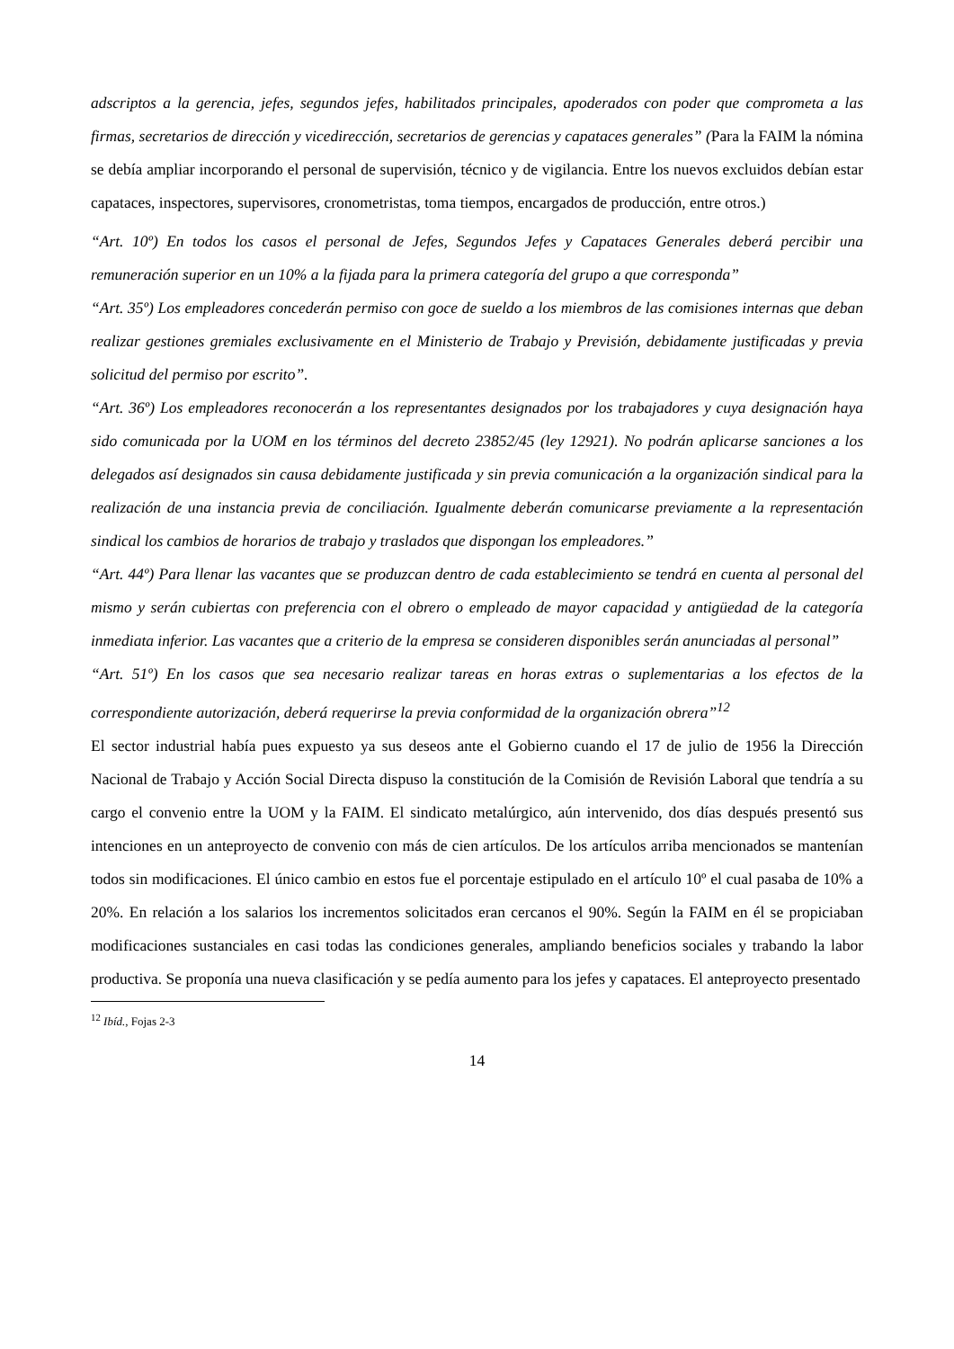adscriptos a la gerencia, jefes, segundos jefes, habilitados principales, apoderados con poder que comprometa a las firmas, secretarios de dirección y vicedirección, secretarios de gerencias y capataces generales” (Para la FAIM la nómina se debía ampliar incorporando el personal de supervisión, técnico y de vigilancia. Entre los nuevos excluidos debían estar capataces, inspectores, supervisores, cronometristas, toma tiempos, encargados de producción, entre otros.)
“Art. 10º) En todos los casos el personal de Jefes, Segundos Jefes y Capataces Generales deberá percibir una remuneración superior en un 10% a la fijada para la primera categoría del grupo a que corresponda”
“Art. 35º) Los empleadores concederán permiso con goce de sueldo a los miembros de las comisiones internas que deban realizar gestiones gremiales exclusivamente en el Ministerio de Trabajo y Previsión, debidamente justificadas y previa solicitud del permiso por escrito”.
“Art. 36º) Los empleadores reconocerán a los representantes designados por los trabajadores y cuya designación haya sido comunicada por la UOM en los términos del decreto 23852/45 (ley 12921). No podrán aplicarse sanciones a los delegados así designados sin causa debidamente justificada y sin previa comunicación a la organización sindical para la realización de una instancia previa de conciliación. Igualmente deberán comunicarse previamente a la representación sindical los cambios de horarios de trabajo y traslados que dispongan los empleadores.”
“Art. 44º) Para llenar las vacantes que se produzcan dentro de cada establecimiento se tendrá en cuenta al personal del mismo y serán cubiertas con preferencia con el obrero o empleado de mayor capacidad y antigüedad de la categoría inmediata inferior. Las vacantes que a criterio de la empresa se consideren disponibles serán anunciadas al personal”
“Art. 51º) En los casos que sea necesario realizar tareas en horas extras o suplementarias a los efectos de la correspondiente autorización, deberá requerirse la previa conformidad de la organización obrera”<sup>12</sup>
El sector industrial había pues expuesto ya sus deseos ante el Gobierno cuando el 17 de julio de 1956 la Dirección Nacional de Trabajo y Acción Social Directa dispuso la constitución de la Comisión de Revisión Laboral que tendría a su cargo el convenio entre la UOM y la FAIM. El sindicato metalúrgico, aún intervenido, dos días después presentó sus intenciones en un anteproyecto de convenio con más de cien artículos. De los artículos arriba mencionados se mantenían todos sin modificaciones. El único cambio en estos fue el porcentaje estipulado en el artículo 10º el cual pasaba de 10% a 20%. En relación a los salarios los incrementos solicitados eran cercanos el 90%. Según la FAIM en él se propiciaban modificaciones sustanciales en casi todas las condiciones generales, ampliando beneficios sociales y trabando la labor productiva. Se proponía una nueva clasificación y se pedía aumento para los jefes y capataces. El anteproyecto presentado
<sup>12</sup> Ibíd., Fojas 2-3
14